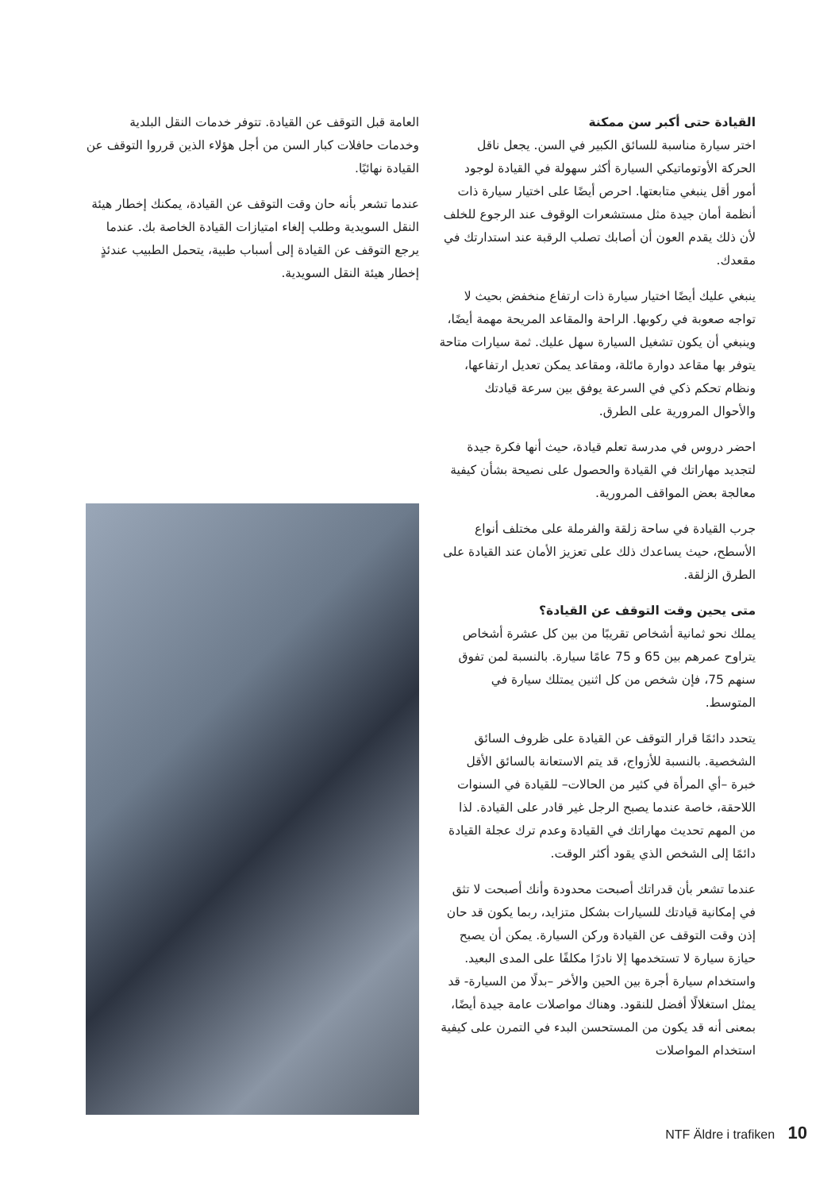القيادة حتى أكبر سن ممكنة
اختر سيارة مناسبة للسائق الكبير في السن. يجعل ناقل الحركة الأوتوماتيكي السيارة أكثر سهولة في القيادة لوجود أمور أقل ينبغي متابعتها. احرص أيضًا على اختيار سيارة ذات أنظمة أمان جيدة مثل مستشعرات الوقوف عند الرجوع للخلف لأن ذلك يقدم العون أن أصابك تصلب الرقبة عند استدارتك في مقعدك.
ينبغي عليك أيضًا اختيار سيارة ذات ارتفاع منخفض بحيث لا تواجه صعوبة في ركوبها. الراحة والمقاعد المريحة مهمة أيضًا، وينبغي أن يكون تشغيل السيارة سهل عليك. ثمة سيارات متاحة يتوفر بها مقاعد دوارة مائلة، ومقاعد يمكن تعديل ارتفاعها، ونظام تحكم ذكي في السرعة يوفق بين سرعة قيادتك والأحوال المرورية على الطرق.
احضر دروس في مدرسة تعلم قيادة، حيث أنها فكرة جيدة لتجديد مهاراتك في القيادة والحصول على نصيحة بشأن كيفية معالجة بعض المواقف المرورية.
جرب القيادة في ساحة زلقة والفرملة على مختلف أنواع الأسطح، حيث يساعدك ذلك على تعزيز الأمان عند القيادة على الطرق الزلقة.
متى يحين وقت التوقف عن القيادة؟
يملك نحو ثمانية أشخاص تقريبًا من بين كل عشرة أشخاص يتراوح عمرهم بين 65 و 75 عامًا سيارة. بالنسبة لمن تفوق سنهم 75، فإن شخص من كل اثنين يمتلك سيارة في المتوسط.
يتحدد دائمًا قرار التوقف عن القيادة على ظروف السائق الشخصية. بالنسبة للأزواج، قد يتم الاستعانة بالسائق الأقل خبرة –أي المرأة في كثير من الحالات– للقيادة في السنوات اللاحقة، خاصة عندما يصبح الرجل غير قادر على القيادة. لذا من المهم تحديث مهاراتك في القيادة وعدم ترك عجلة القيادة دائمًا إلى الشخص الذي يقود أكثر الوقت.
عندما تشعر بأن قدراتك أصبحت محدودة وأنك أصبحت لا تثق في إمكانية قيادتك للسيارات بشكل متزايد، ربما يكون قد حان إذن وقت التوقف عن القيادة وركن السيارة. يمكن أن يصبح حيازة سيارة لا تستخدمها إلا نادرًا مكلفًا على المدى البعيد. واستخدام سيارة أجرة بين الحين والأخر –بدلًا من السيارة- قد يمثل استغلالًا أفضل للنقود. وهناك مواصلات عامة جيدة أيضًا، بمعنى أنه قد يكون من المستحسن البدء في التمرن على كيفية استخدام المواصلات
العامة قبل التوقف عن القيادة. تتوفر خدمات النقل البلدية وخدمات حافلات كبار السن من أجل هؤلاء الذين قرروا التوقف عن القيادة نهائيًا.
عندما تشعر بأنه حان وقت التوقف عن القيادة، يمكنك إخطار هيئة النقل السويدية وطلب إلغاء امتيازات القيادة الخاصة بك. عندما يرجع التوقف عن القيادة إلى أسباب طبية، يتحمل الطبيب عندئذٍ إخطار هيئة النقل السويدية.
NTF Äldre i trafiken 10